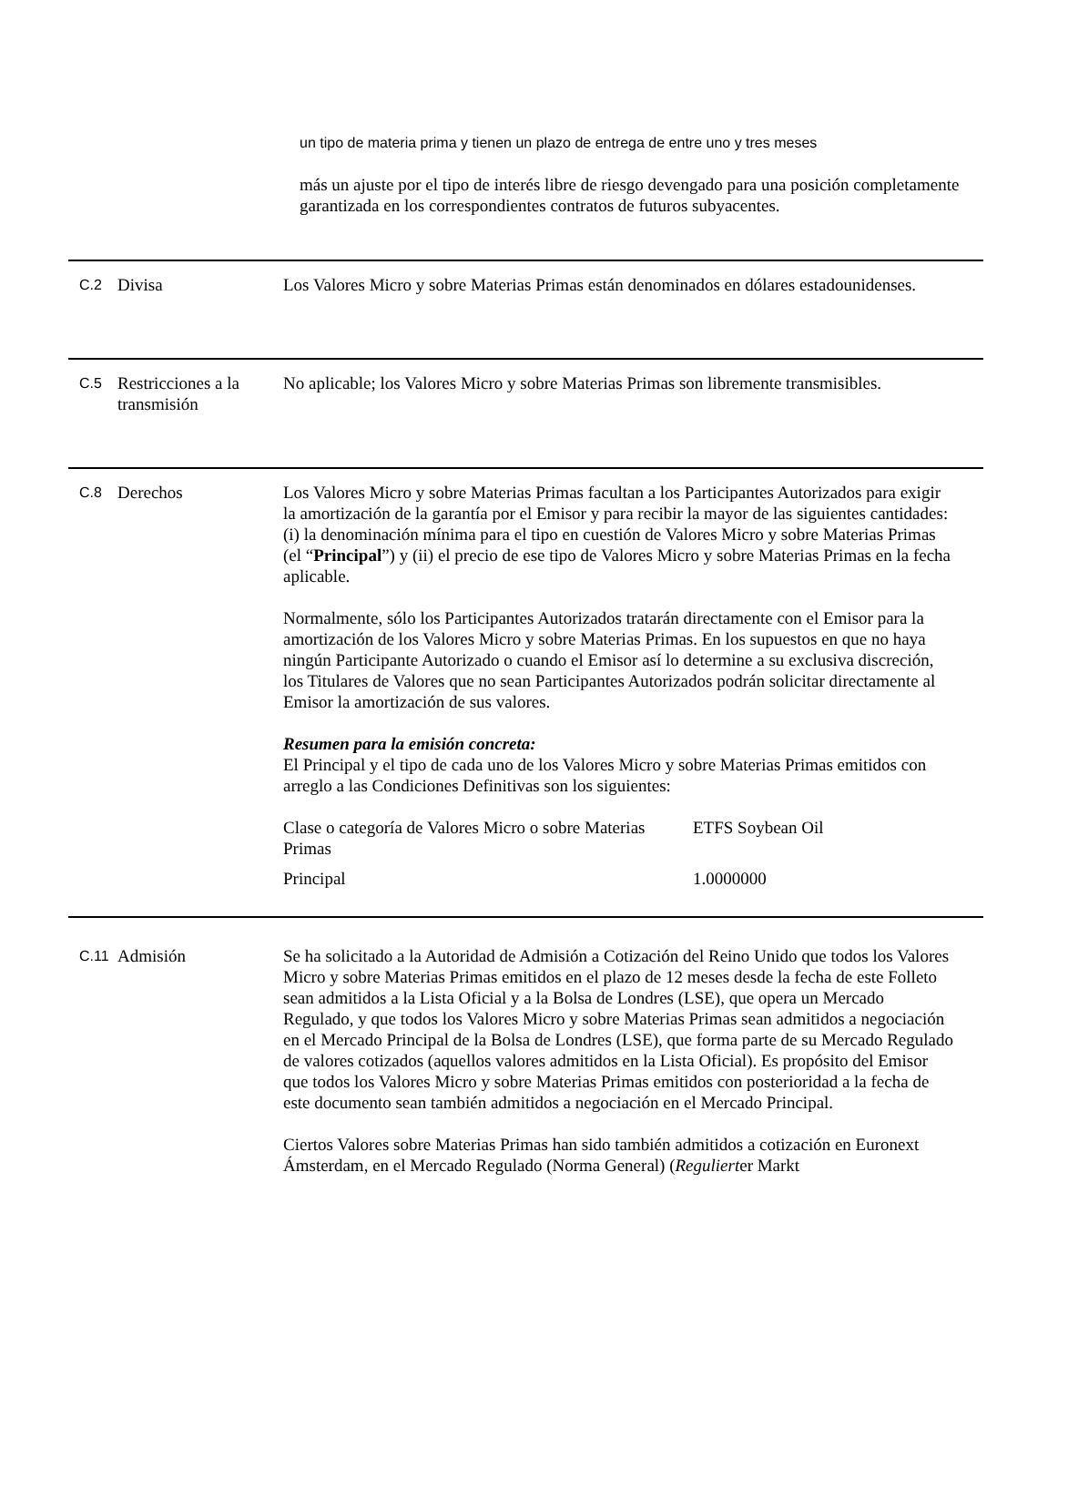un tipo de materia prima y tienen un plazo de entrega de entre uno y tres meses
más un ajuste por el tipo de interés libre de riesgo devengado para una posición completamente garantizada en los correspondientes contratos de futuros subyacentes.
C.2
Divisa Los Valores Micro y sobre Materias Primas están denominados en dólares estadounidenses.
C.5
Restricciones a la transmisión
No aplicable; los Valores Micro y sobre Materias Primas son libremente transmisibles.
C.8
Derechos Los Valores Micro y sobre Materias Primas facultan a los Participantes Autorizados para exigir la amortización de la garantía por el Emisor y para recibir la mayor de las siguientes cantidades: (i) la denominación mínima para el tipo en cuestión de Valores Micro y sobre Materias Primas (el “Principal”) y (ii) el precio de ese tipo de Valores Micro y sobre Materias Primas en la fecha aplicable.
Normalmente, sólo los Participantes Autorizados tratarán directamente con el Emisor para la amortización de los Valores Micro y sobre Materias Primas. En los supuestos en que no haya ningún Participante Autorizado o cuando el Emisor así lo determine a su exclusiva discreción, los Titulares de Valores que no sean Participantes Autorizados podrán solicitar directamente al Emisor la amortización de sus valores.
Resumen para la emisión concreta:
El Principal y el tipo de cada uno de los Valores Micro y sobre Materias Primas emitidos con arreglo a las Condiciones Definitivas son los siguientes:
| Clase o categoría de Valores Micro o sobre Materias Primas | ETFS Soybean Oil |
| Principal | 1.0000000 |
C.11
Admisión Se ha solicitado a la Autoridad de Admisión a Cotización del Reino Unido que todos los Valores Micro y sobre Materias Primas emitidos en el plazo de 12 meses desde la fecha de este Folleto sean admitidos a la Lista Oficial y a la Bolsa de Londres (LSE), que opera un Mercado Regulado, y que todos los Valores Micro y sobre Materias Primas sean admitidos a negociación en el Mercado Principal de la Bolsa de Londres (LSE), que forma parte de su Mercado Regulado de valores cotizados (aquellos valores admitidos en la Lista Oficial). Es propósito del Emisor que todos los Valores Micro y sobre Materias Primas emitidos con posterioridad a la fecha de este documento sean también admitidos a negociación en el Mercado Principal.
Ciertos Valores sobre Materias Primas han sido también admitidos a cotización en Euronext Ámsterdam, en el Mercado Regulado (Norma General) (Regulierter Markt